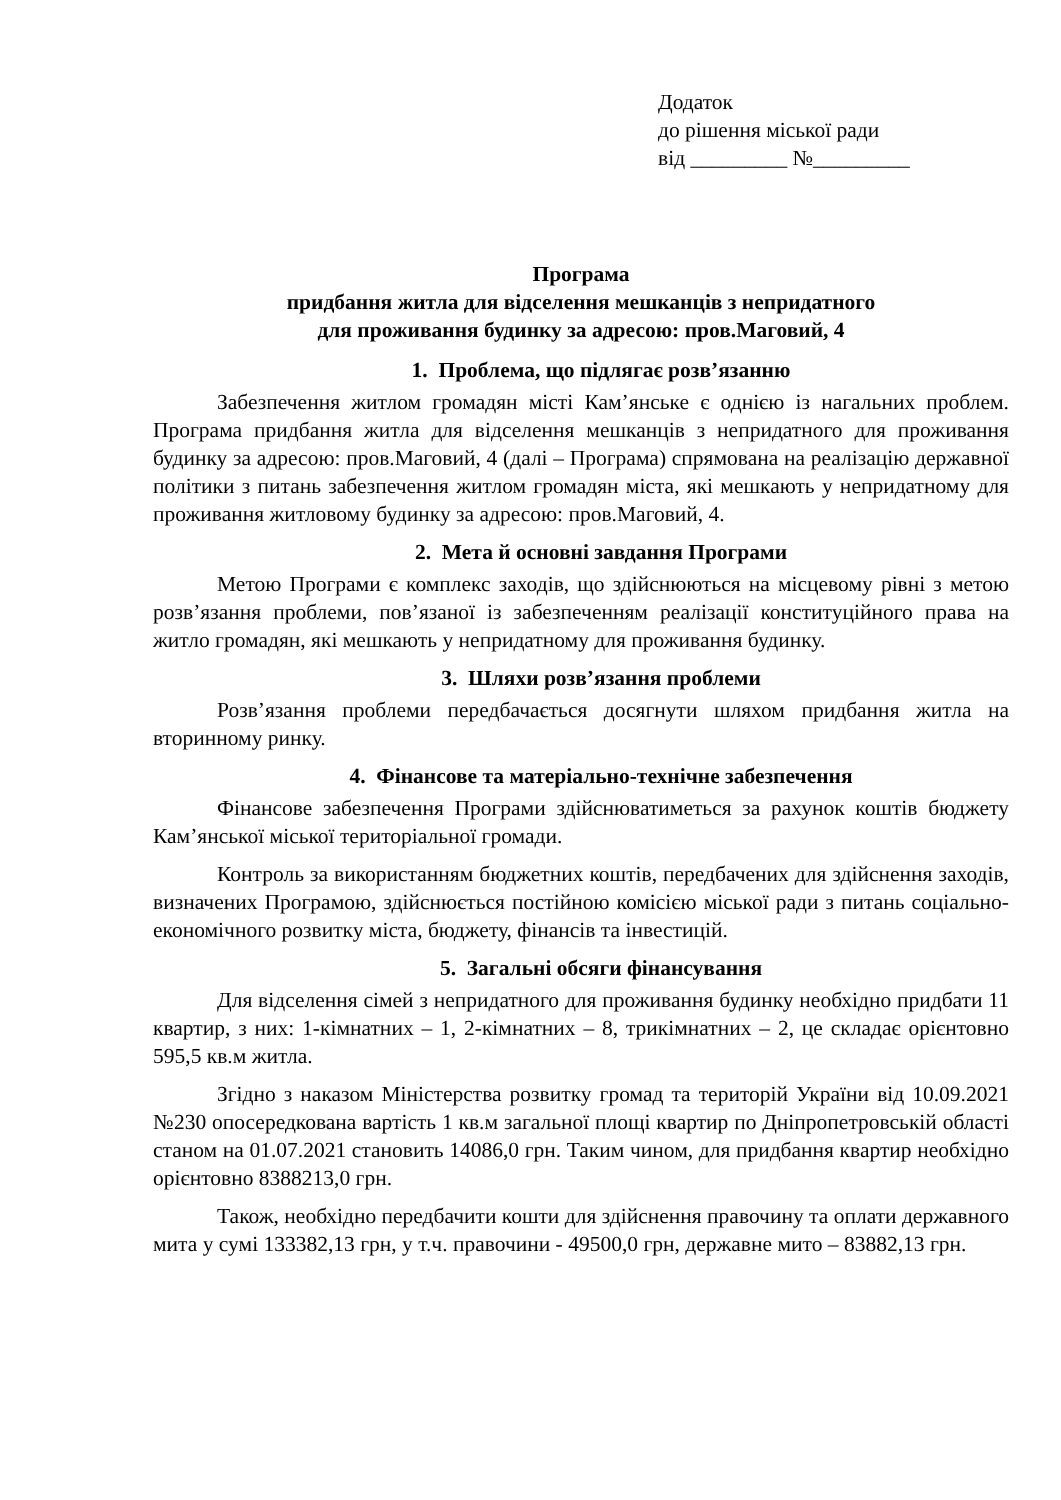Додаток
до рішення міської ради
від _________ №_________
Програма
придбання житла для відселення мешканців з непридатного
для проживання будинку за адресою: пров.Маговий, 4
1. Проблема, що підлягає розв’язанню
Забезпечення житлом громадян місті Кам’янське є однією із нагальних проблем. Програма придбання житла для відселення мешканців з непридатного для проживання будинку за адресою: пров.Маговий, 4 (далі – Програма) спрямована на реалізацію державної політики з питань забезпечення житлом громадян міста, які мешкають у непридатному для проживання житловому будинку за адресою: пров.Маговий, 4.
2. Мета й основні завдання Програми
Метою Програми є комплекс заходів, що здійснюються на місцевому рівні з метою розв’язання проблеми, пов’язаної із забезпеченням реалізації конституційного права на житло громадян, які мешкають у непридатному для проживання будинку.
3. Шляхи розв’язання проблеми
Розв’язання проблеми передбачається досягнути шляхом придбання житла на вторинному ринку.
4. Фінансове та матеріально-технічне забезпечення
Фінансове забезпечення Програми здійснюватиметься за рахунок коштів бюджету Кам’янської міської територіальної громади.
Контроль за використанням бюджетних коштів, передбачених для здійснення заходів, визначених Програмою, здійснюється постійною комісією міської ради з питань соціально-економічного розвитку міста, бюджету, фінансів та інвестицій.
5. Загальні обсяги фінансування
Для відселення сімей з непридатного для проживання будинку необхідно придбати 11 квартир, з них: 1-кімнатних – 1, 2-кімнатних – 8, трикімнатних – 2, це складає орієнтовно 595,5 кв.м житла.
Згідно з наказом Міністерства розвитку громад та територій України від 10.09.2021 №230 опосередкована вартість 1 кв.м загальної площі квартир по Дніпропетровській області станом на 01.07.2021 становить 14086,0 грн. Таким чином, для придбання квартир необхідно орієнтовно 8388213,0 грн.
Також, необхідно передбачити кошти для здійснення правочину та оплати державного мита у сумі 133382,13 грн, у т.ч. правочини - 49500,0 грн, державне мито – 83882,13 грн.